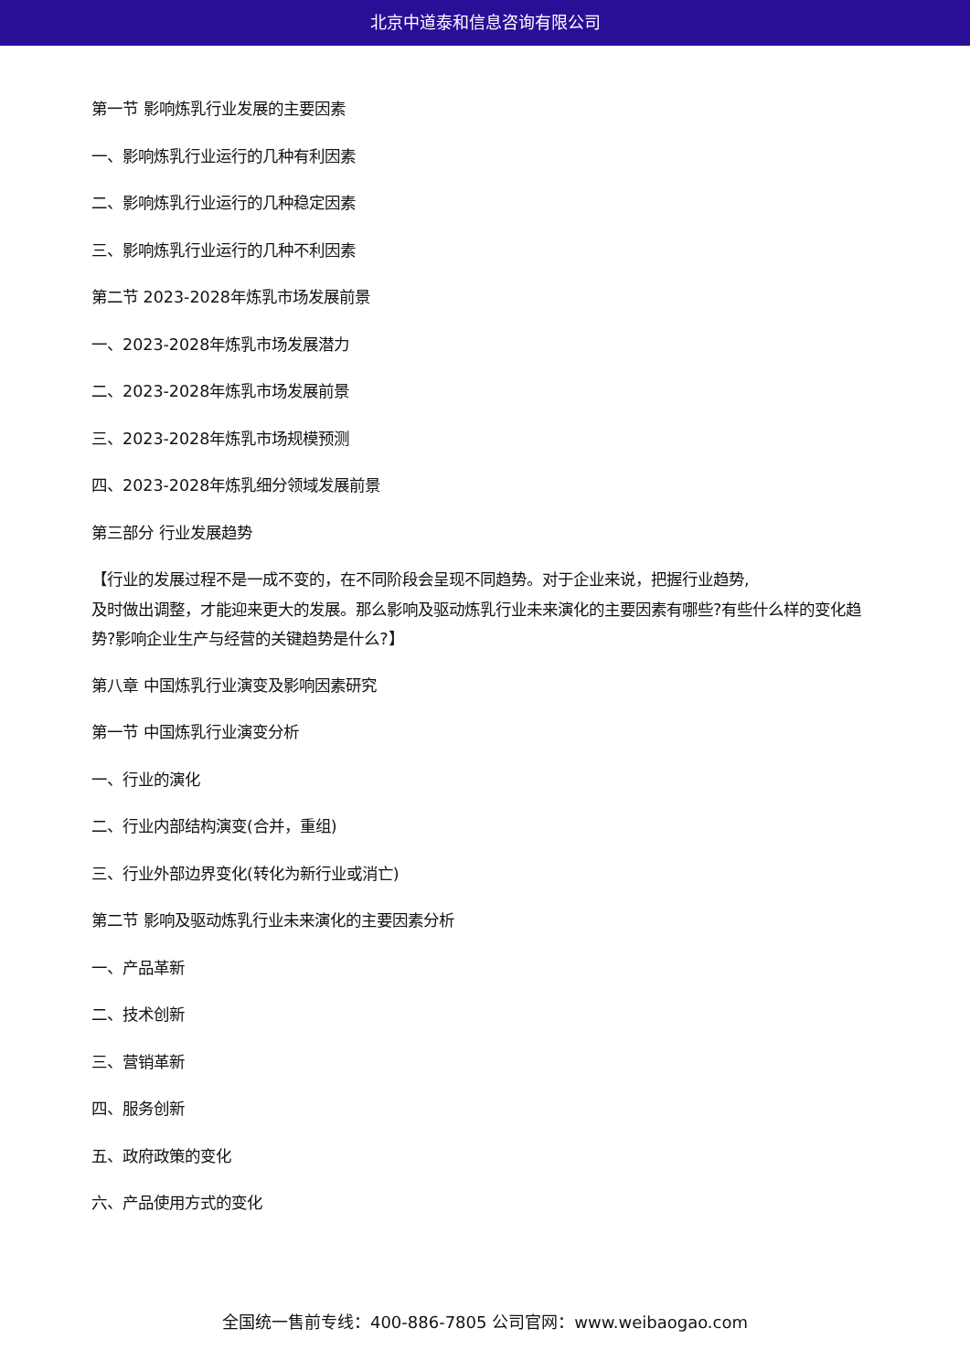北京中道泰和信息咨询有限公司
第一节 影响炼乳行业发展的主要因素
一、影响炼乳行业运行的几种有利因素
二、影响炼乳行业运行的几种稳定因素
三、影响炼乳行业运行的几种不利因素
第二节 2023-2028年炼乳市场发展前景
一、2023-2028年炼乳市场发展潜力
二、2023-2028年炼乳市场发展前景
三、2023-2028年炼乳市场规模预测
四、2023-2028年炼乳细分领域发展前景
第三部分 行业发展趋势
【行业的发展过程不是一成不变的，在不同阶段会呈现不同趋势。对于企业来说，把握行业趋势,
及时做出调整，才能迎来更大的发展。那么影响及驱动炼乳行业未来演化的主要因素有哪些?有些什么样的变化趋势?影响企业生产与经营的关键趋势是什么?】
第八章 中国炼乳行业演变及影响因素研究
第一节 中国炼乳行业演变分析
一、行业的演化
二、行业内部结构演变(合并，重组)
三、行业外部边界变化(转化为新行业或消亡)
第二节 影响及驱动炼乳行业未来演化的主要因素分析
一、产品革新
二、技术创新
三、营销革新
四、服务创新
五、政府政策的变化
六、产品使用方式的变化
全国统一售前专线：400-886-7805 公司官网：www.weibaogao.com